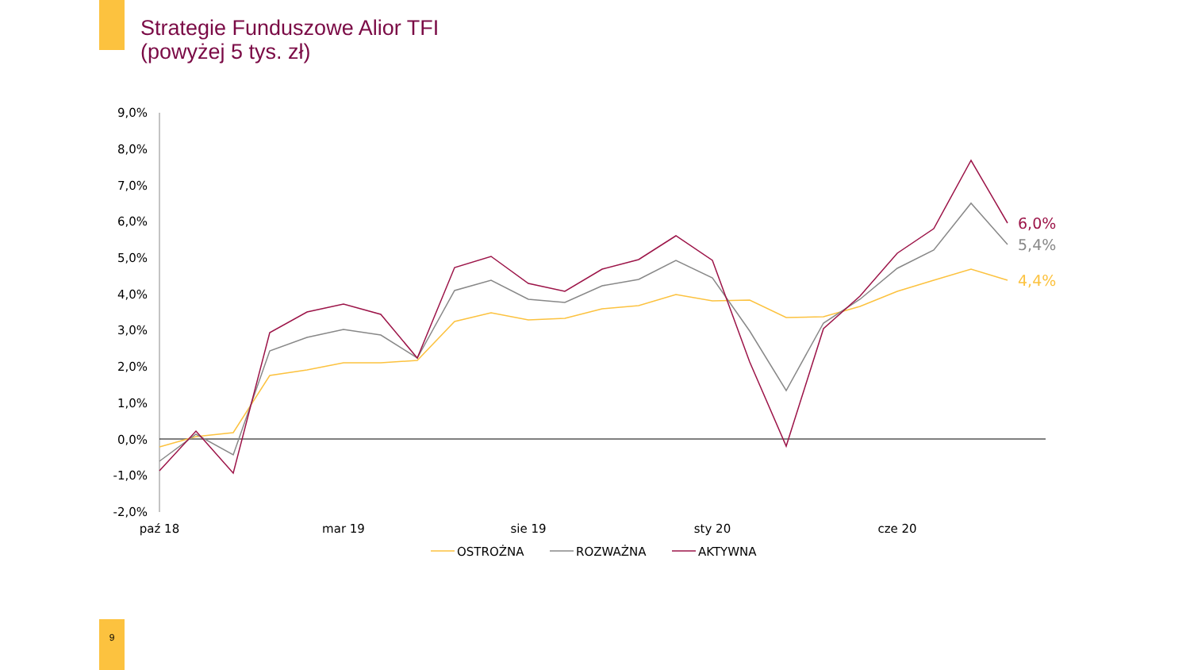Strategie Funduszowe Alior TFI
(powyżej 5 tys. zł)
9,0%
8,0%
7,0%
6,0%
5,0%
4,0%
3,0%
2,0%
1,0%
0,0%
-1,0%
-2,0%
paź 18
mar 19
sie 19
sty 20
cze 20
6,0%
5,4%
4,4%
OSTROŻNA
ROZWAŻNA
AKTYWNA
9